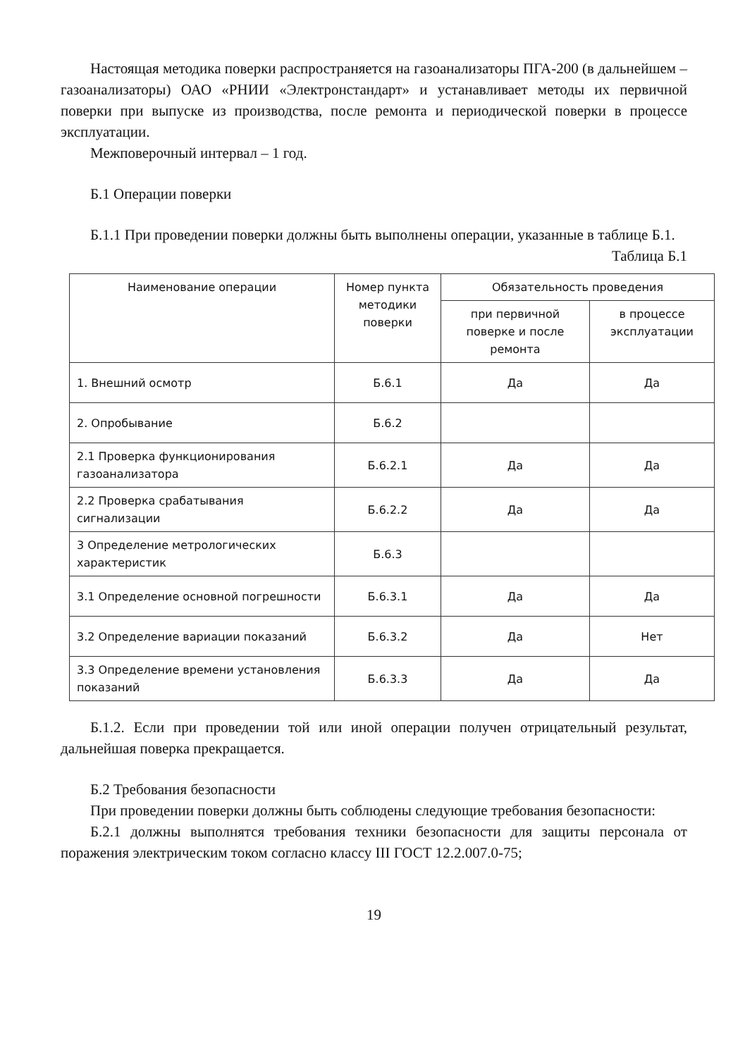Настоящая методика поверки распространяется на газоанализаторы ПГА-200 (в дальнейшем – газоанализаторы) ОАО «РНИИ «Электронстандарт» и устанавливает методы их первичной поверки при выпуске из производства, после ремонта и периодической поверки в процессе эксплуатации.
Межповерочный интервал – 1 год.
Б.1 Операции поверки
Б.1.1 При проведении поверки должны быть выполнены операции, указанные в таблице Б.1.
Таблица Б.1
| Наименование операции | Номер пункта методики поверки | Обязательность проведения | |
| --- | --- | --- | --- |
| | | при первичной поверке и после ремонта | в процессе эксплуатации |
| 1. Внешний осмотр | Б.6.1 | Да | Да |
| 2. Опробывание | Б.6.2 | | |
| 2.1 Проверка функционирования газоанализатора | Б.6.2.1 | Да | Да |
| 2.2 Проверка срабатывания сигнализации | Б.6.2.2 | Да | Да |
| 3 Определение метрологических характеристик | Б.6.3 | | |
| 3.1 Определение основной погрешности | Б.6.3.1 | Да | Да |
| 3.2 Определение вариации показаний | Б.6.3.2 | Да | Нет |
| 3.3 Определение времени установления показаний | Б.6.3.3 | Да | Да |
Б.1.2. Если при проведении той или иной операции получен отрицательный результат, дальнейшая поверка прекращается.
Б.2 Требования безопасности
При проведении поверки должны быть соблюдены следующие требования безопасности:
Б.2.1 должны выполнятся требования техники безопасности для защиты персонала от поражения электрическим током согласно классу III ГОСТ 12.2.007.0-75;
19